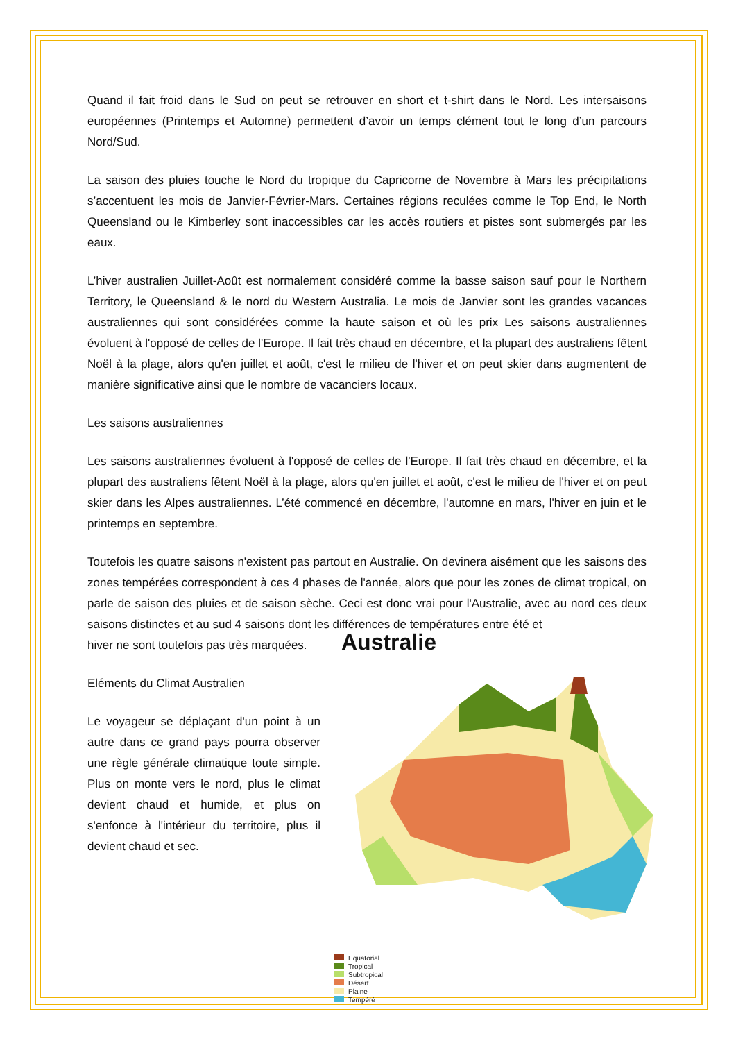Quand il fait froid dans le Sud on peut se retrouver en short et t-shirt dans le Nord. Les intersaisons européennes (Printemps et Automne) permettent d’avoir un temps clément tout le long d’un parcours Nord/Sud.
La saison des pluies touche le Nord du tropique du Capricorne de Novembre à Mars les précipitations s’accentuent les mois de Janvier-Février-Mars. Certaines régions reculées comme le Top End, le North Queensland ou le Kimberley sont inaccessibles car les accès routiers et pistes sont submergés par les eaux.
L’hiver australien Juillet-Août est normalement considéré comme la basse saison sauf pour le Northern Territory, le Queensland & le nord du Western Australia. Le mois de Janvier sont les grandes vacances australiennes qui sont considérées comme la haute saison et où les prix Les saisons australiennes évoluent à l'opposé de celles de l'Europe. Il fait très chaud en décembre, et la plupart des australiens fêtent Noël à la plage, alors qu'en juillet et août, c'est le milieu de l'hiver et on peut skier dans augmentent de manière significative ainsi que le nombre de vacanciers locaux.
Les saisons australiennes
Les saisons australiennes évoluent à l'opposé de celles de l'Europe. Il fait très chaud en décembre, et la plupart des australiens fêtent Noël à la plage, alors qu'en juillet et août, c'est le milieu de l'hiver et on peut skier dans les Alpes australiennes. L’été commencé en décembre, l'automne en mars, l'hiver en juin et le printemps en septembre.
Toutefois les quatre saisons n'existent pas partout en Australie. On devinera aisément que les saisons des zones tempérées correspondent à ces 4 phases de l'année, alors que pour les zones de climat tropical, on parle de saison des pluies et de saison sèche. Ceci est donc vrai pour l'Australie, avec au nord ces deux saisons distinctes et au sud 4 saisons dont les différences de températures entre été et
hiver ne sont toutefois pas très marquées.
Eléments du Climat Australien
Le voyageur se déplaçant d'un point à un autre dans ce grand pays pourra observer une règle générale climatique toute simple. Plus on monte vers le nord, plus le climat devient chaud et humide, et plus on s'enfonce à l'intérieur du territoire, plus il devient chaud et sec.
Australie
Equatorial
Tropical
Subtropical
Désert
Plaine
Tempéré